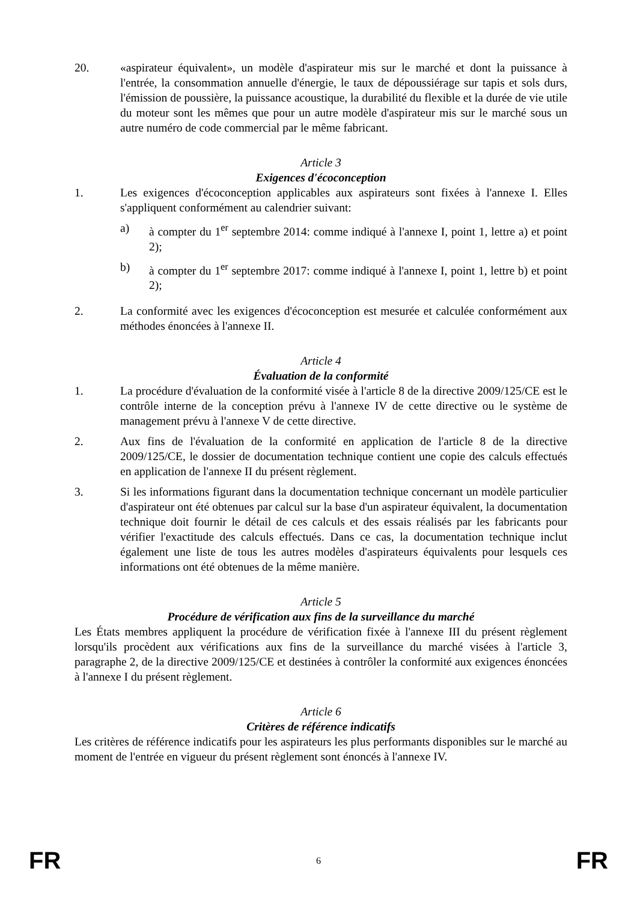20. «aspirateur équivalent», un modèle d'aspirateur mis sur le marché et dont la puissance à l'entrée, la consommation annuelle d'énergie, le taux de dépoussiérage sur tapis et sols durs, l'émission de poussière, la puissance acoustique, la durabilité du flexible et la durée de vie utile du moteur sont les mêmes que pour un autre modèle d'aspirateur mis sur le marché sous un autre numéro de code commercial par le même fabricant.
Article 3
Exigences d'écoconception
1. Les exigences d'écoconception applicables aux aspirateurs sont fixées à l'annexe I. Elles s'appliquent conformément au calendrier suivant:
a) à compter du 1<sup>er</sup> septembre 2014: comme indiqué à l'annexe I, point 1, lettre a) et point 2);
b) à compter du 1<sup>er</sup> septembre 2017: comme indiqué à l'annexe I, point 1, lettre b) et point 2);
2. La conformité avec les exigences d'écoconception est mesurée et calculée conformément aux méthodes énoncées à l'annexe II.
Article 4
Évaluation de la conformité
1. La procédure d'évaluation de la conformité visée à l'article 8 de la directive 2009/125/CE est le contrôle interne de la conception prévu à l'annexe IV de cette directive ou le système de management prévu à l'annexe V de cette directive.
2. Aux fins de l'évaluation de la conformité en application de l'article 8 de la directive 2009/125/CE, le dossier de documentation technique contient une copie des calculs effectués en application de l'annexe II du présent règlement.
3. Si les informations figurant dans la documentation technique concernant un modèle particulier d'aspirateur ont été obtenues par calcul sur la base d'un aspirateur équivalent, la documentation technique doit fournir le détail de ces calculs et des essais réalisés par les fabricants pour vérifier l'exactitude des calculs effectués. Dans ce cas, la documentation technique inclut également une liste de tous les autres modèles d'aspirateurs équivalents pour lesquels ces informations ont été obtenues de la même manière.
Article 5
Procédure de vérification aux fins de la surveillance du marché
Les États membres appliquent la procédure de vérification fixée à l'annexe III du présent règlement lorsqu'ils procèdent aux vérifications aux fins de la surveillance du marché visées à l'article 3, paragraphe 2, de la directive 2009/125/CE et destinées à contrôler la conformité aux exigences énoncées à l'annexe I du présent règlement.
Article 6
Critères de référence indicatifs
Les critères de référence indicatifs pour les aspirateurs les plus performants disponibles sur le marché au moment de l'entrée en vigueur du présent règlement sont énoncés à l'annexe IV.
FR 6 FR